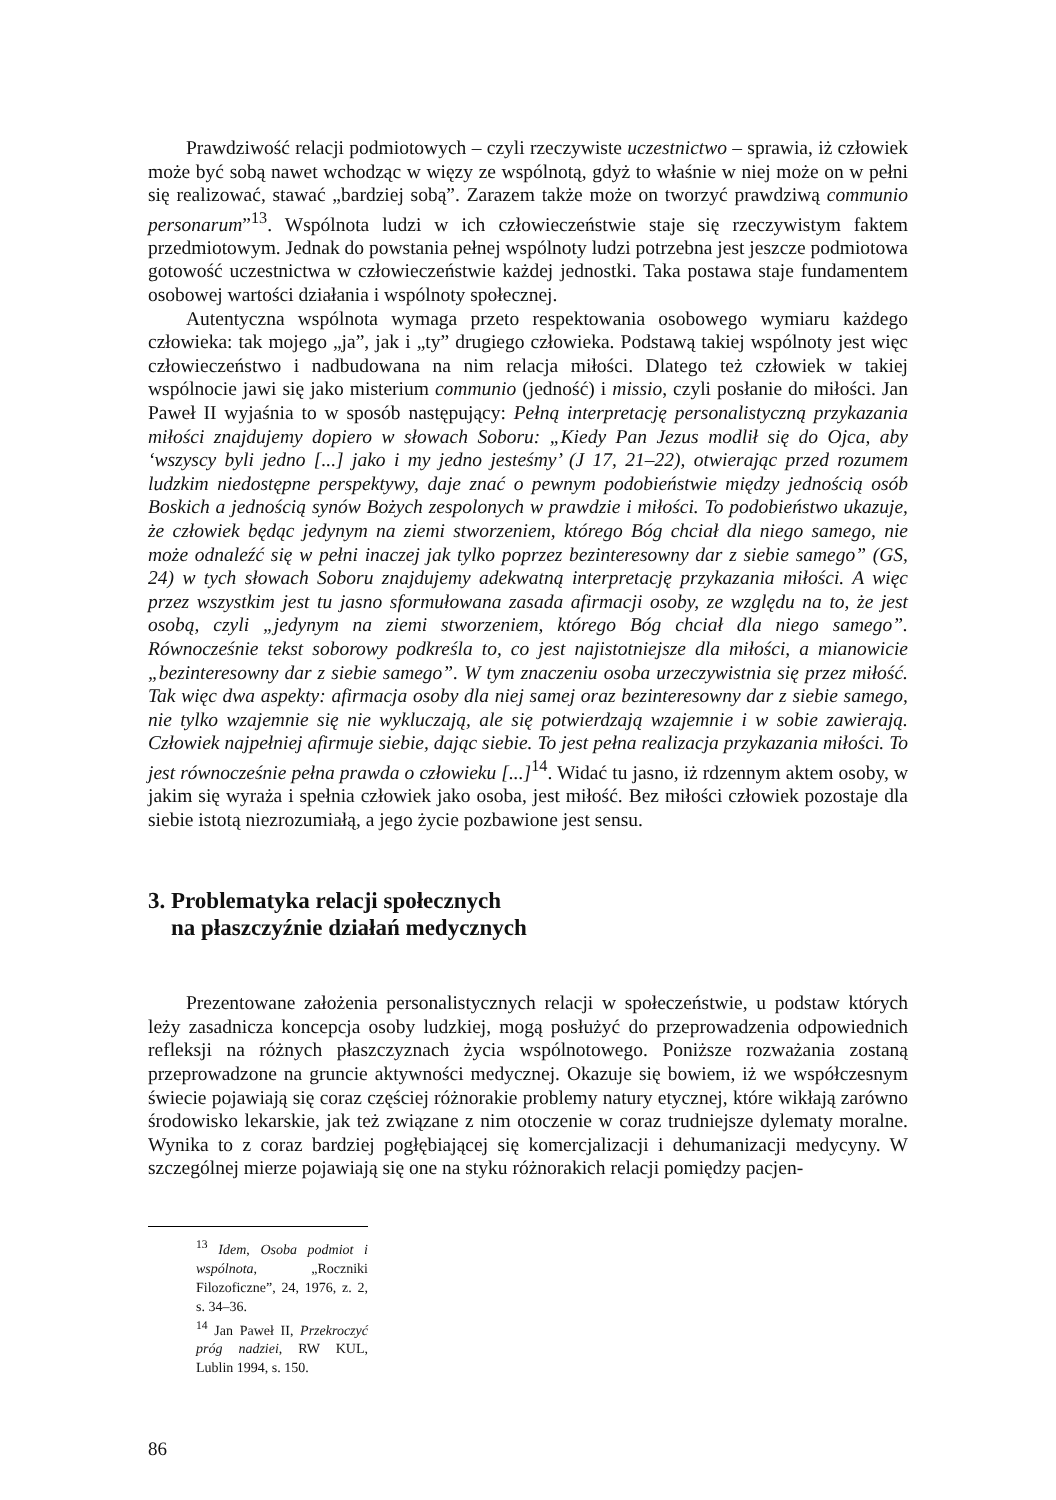Prawdziwość relacji podmiotowych – czyli rzeczywiste uczestnictwo – sprawia, iż człowiek może być sobą nawet wchodząc w więzy ze wspólnotą, gdyż to właśnie w niej może on w pełni się realizować, stawać „bardziej sobą”. Zarazem także może on tworzyć prawdziwą communio personarum”<sup>13</sup>. Wspólnota ludzi w ich człowieczeństwie staje się rzeczywistym faktem przedmiotowym. Jednak do powstania pełnej wspólnoty ludzi potrzebna jest jeszcze podmiotowa gotowość uczestnictwa w człowieczeństwie każdej jednostki. Taka postawa staje fundamentem osobowej wartości działania i wspólnoty społecznej.
Autentyczna wspólnota wymaga przeto respektowania osobowego wymiaru każdego człowieka: tak mojego „ja”, jak i „ty” drugiego człowieka. Podstawą takiej wspólnoty jest więc człowieczeństwo i nadbudowana na nim relacja miłości. Dlatego też człowiek w takiej wspólnocie jawi się jako misterium communio (jedność) i missio, czyli posłanie do miłości. Jan Paweł II wyjaśnia to w sposób następujący: Pełną interpretację personalistyczną przykazania miłości znajdujemy dopiero w słowach Soboru: „Kiedy Pan Jezus modlił się do Ojca, aby ‘wszyscy byli jedno [...] jako i my jedno jesteśmy’ (J 17, 21–22), otwierając przed rozumem ludzkim niedostępne perspektywy, daje znać o pewnym podobieństwie między jednością osób Boskich a jednością synów Bożych zespolonych w prawdzie i miłości. To podobieństwo ukazuje, że człowiek będąc jedynym na ziemi stworzeniem, którego Bóg chciał dla niego samego, nie może odnaleźć się w pełni inaczej jak tylko poprzez bezinteresowny dar z siebie samego” (GS, 24) w tych słowach Soboru znajdujemy adekwatną interpretację przykazania miłości. A więc przez wszystkim jest tu jasno sformułowana zasada afirmacji osoby, ze względu na to, że jest osobą, czyli „jedynym na ziemi stworzeniem, którego Bóg chciał dla niego samego”. Równocześnie tekst soborowy podkreśla to, co jest najistotniejsze dla miłości, a mianowicie „bezinteresowny dar z siebie samego”. W tym znaczeniu osoba urzeczywistnia się przez miłość. Tak więc dwa aspekty: afirmacja osoby dla niej samej oraz bezinteresowny dar z siebie samego, nie tylko wzajemnie się nie wykluczają, ale się potwierdzają wzajemnie i w sobie zawierają. Człowiek najpełniej afirmuje siebie, dając siebie. To jest pełna realizacja przykazania miłości. To jest równocześnie pełna prawda o człowieku [...]<sup>14</sup>. Widać tu jasno, iż rdzennym aktem osoby, w jakim się wyraża i spełnia człowiek jako osoba, jest miłość. Bez miłości człowiek pozostaje dla siebie istotą niezrozumiałą, a jego życie pozbawione jest sensu.
3. Problematyka relacji społecznych
na płaszczyźnie działań medycznych
Prezentowane założenia personalistycznych relacji w społeczeństwie, u podstaw których leży zasadnicza koncepcja osoby ludzkiej, mogą posłużyć do przeprowadzenia odpowiednich refleksji na różnych płaszczyznach życia wspólnotowego. Poniższe rozważania zostaną przeprowadzone na gruncie aktywności medycznej. Okazuje się bowiem, iż we współczesnym świecie pojawiają się coraz częściej różnorakie problemy natury etycznej, które wikłają zarówno środowisko lekarskie, jak też związane z nim otoczenie w coraz trudniejsze dylematy moralne. Wynika to z coraz bardziej pogłębiającej się komercjalizacji i dehumanizacji medycyny. W szczególnej mierze pojawiają się one na styku różnorakich relacji pomiędzy pacjen-
<sup>13</sup> Idem, Osoba podmiot i wspólnota, „Roczniki Filozoficzne”, 24, 1976, z. 2, s. 34–36.
<sup>14</sup> Jan Paweł II, Przekroczyć próg nadziei, RW KUL, Lublin 1994, s. 150.
86